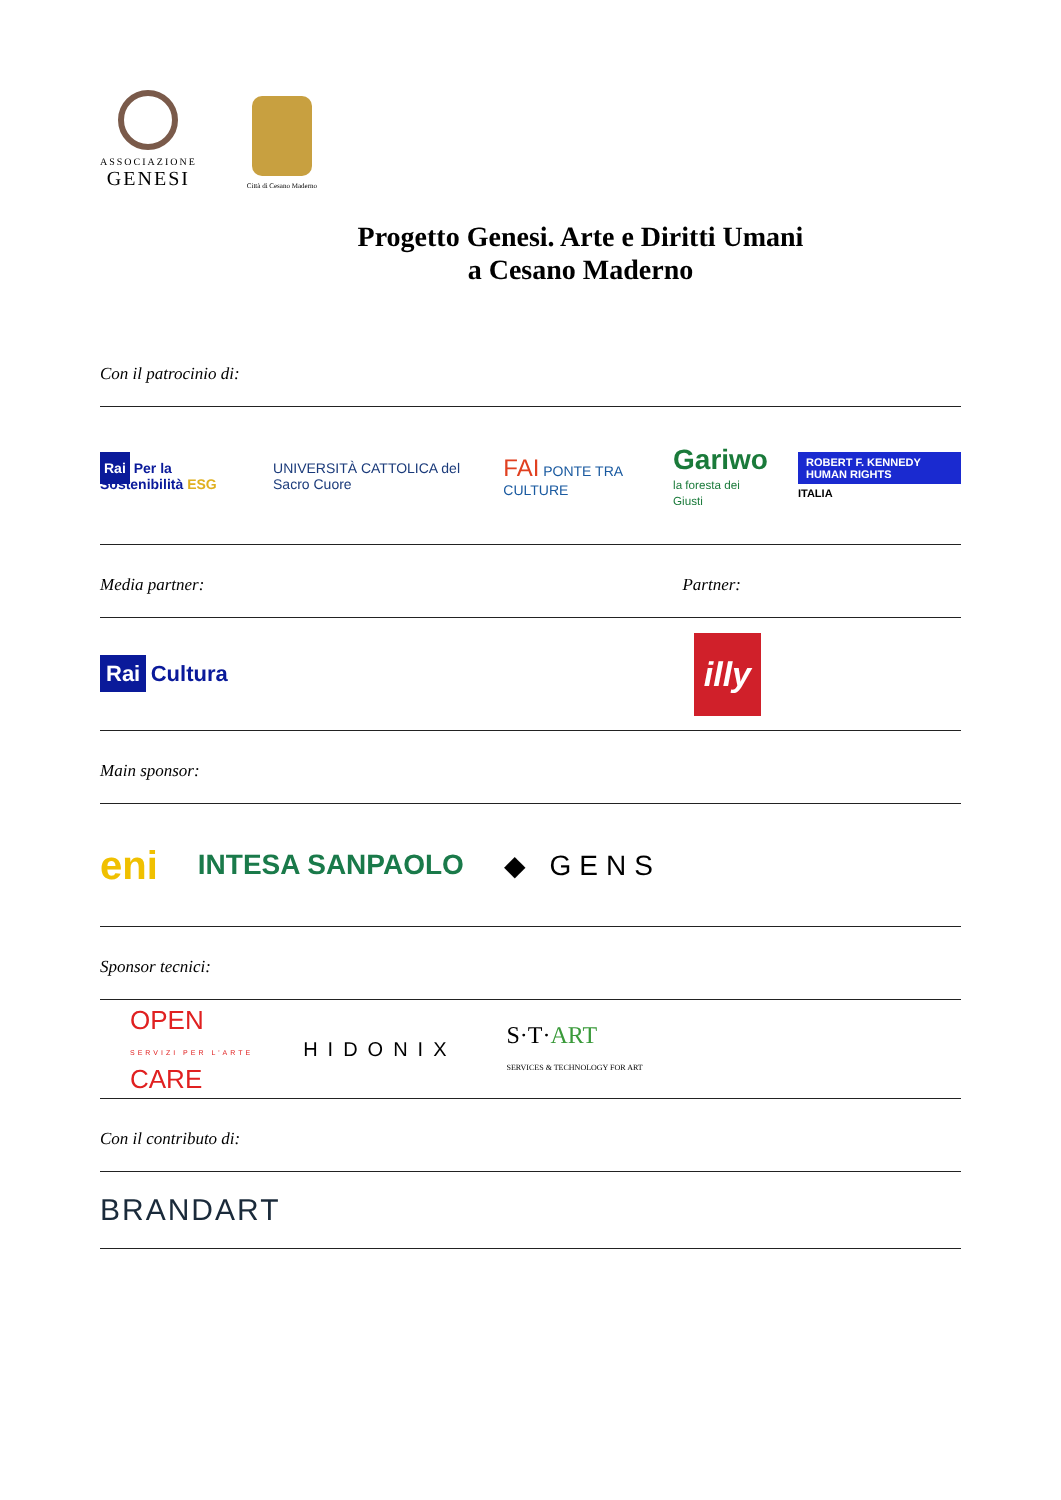ASSOCIAZIONE
GENESI
Città di Cesano Maderno
Progetto Genesi. Arte e Diritti Umani
a Cesano Maderno
Con il patrocinio di:
Rai Per la Sostenibilità ESG UNIVERSITÀ CATTOLICA del Sacro Cuore FAI PONTE TRA CULTURE Gariwo
la foresta dei Giusti ROBERT F. KENNEDY HUMAN RIGHTS
ITALIA
Media partner: Partner:
Rai Cultura illy
Main sponsor:
eni INTESA SANPAOLO ◆ GENS
Sponsor tecnici:
OPEN
SERVIZI PER L'ARTE
CARE HIDONIX S·T·ART
SERVICES & TECHNOLOGY FOR ART
Con il contributo di:
BRANDART